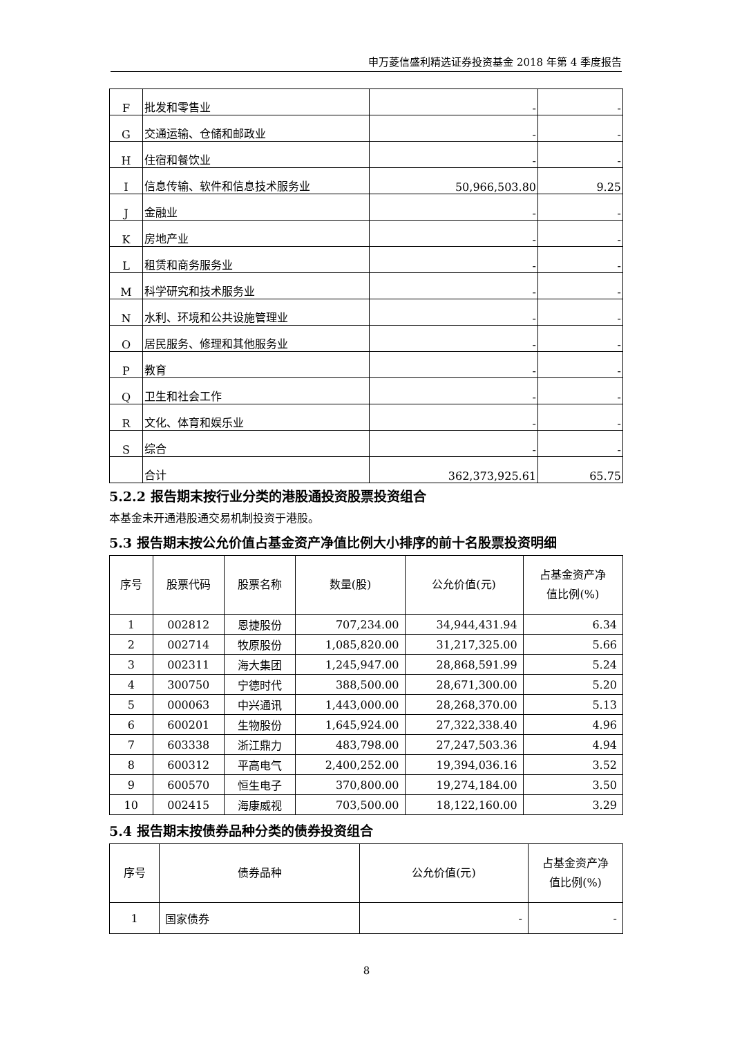申万菱信盛利精选证券投资基金 2018 年第 4 季度报告
| F | 批发和零售业 | - | - |
| G | 交通运输、仓储和邮政业 | - | - |
| H | 住宿和餐饮业 | - | - |
| I | 信息传输、软件和信息技术服务业 | 50,966,503.80 | 9.25 |
| J | 金融业 | - | - |
| K | 房地产业 | - | - |
| L | 租赁和商务服务业 | - | - |
| M | 科学研究和技术服务业 | - | - |
| N | 水利、环境和公共设施管理业 | - | - |
| O | 居民服务、修理和其他服务业 | - | - |
| P | 教育 | - | - |
| Q | 卫生和社会工作 | - | - |
| R | 文化、体育和娱乐业 | - | - |
| S | 综合 | - | - |
| | 合计 | 362,373,925.61 | 65.75 |
5.2.2 报告期末按行业分类的港股通投资股票投资组合
本基金未开通港股通交易机制投资于港股。
5.3 报告期末按公允价值占基金资产净值比例大小排序的前十名股票投资明细
| 序号 | 股票代码 | 股票名称 | 数量(股) | 公允价值(元) | 占基金资产净 值比例(%) |
| --- | --- | --- | --- | --- | --- |
| 1 | 002812 | 恩捷股份 | 707,234.00 | 34,944,431.94 | 6.34 |
| 2 | 002714 | 牧原股份 | 1,085,820.00 | 31,217,325.00 | 5.66 |
| 3 | 002311 | 海大集团 | 1,245,947.00 | 28,868,591.99 | 5.24 |
| 4 | 300750 | 宁德时代 | 388,500.00 | 28,671,300.00 | 5.20 |
| 5 | 000063 | 中兴通讯 | 1,443,000.00 | 28,268,370.00 | 5.13 |
| 6 | 600201 | 生物股份 | 1,645,924.00 | 27,322,338.40 | 4.96 |
| 7 | 603338 | 浙江鼎力 | 483,798.00 | 27,247,503.36 | 4.94 |
| 8 | 600312 | 平高电气 | 2,400,252.00 | 19,394,036.16 | 3.52 |
| 9 | 600570 | 恒生电子 | 370,800.00 | 19,274,184.00 | 3.50 |
| 10 | 002415 | 海康威视 | 703,500.00 | 18,122,160.00 | 3.29 |
5.4 报告期末按债券品种分类的债券投资组合
| 序号 | 债券品种 | 公允价值(元) | 占基金资产净 值比例(%) |
| --- | --- | --- | --- |
| 1 | 国家债券 | - | - |
8